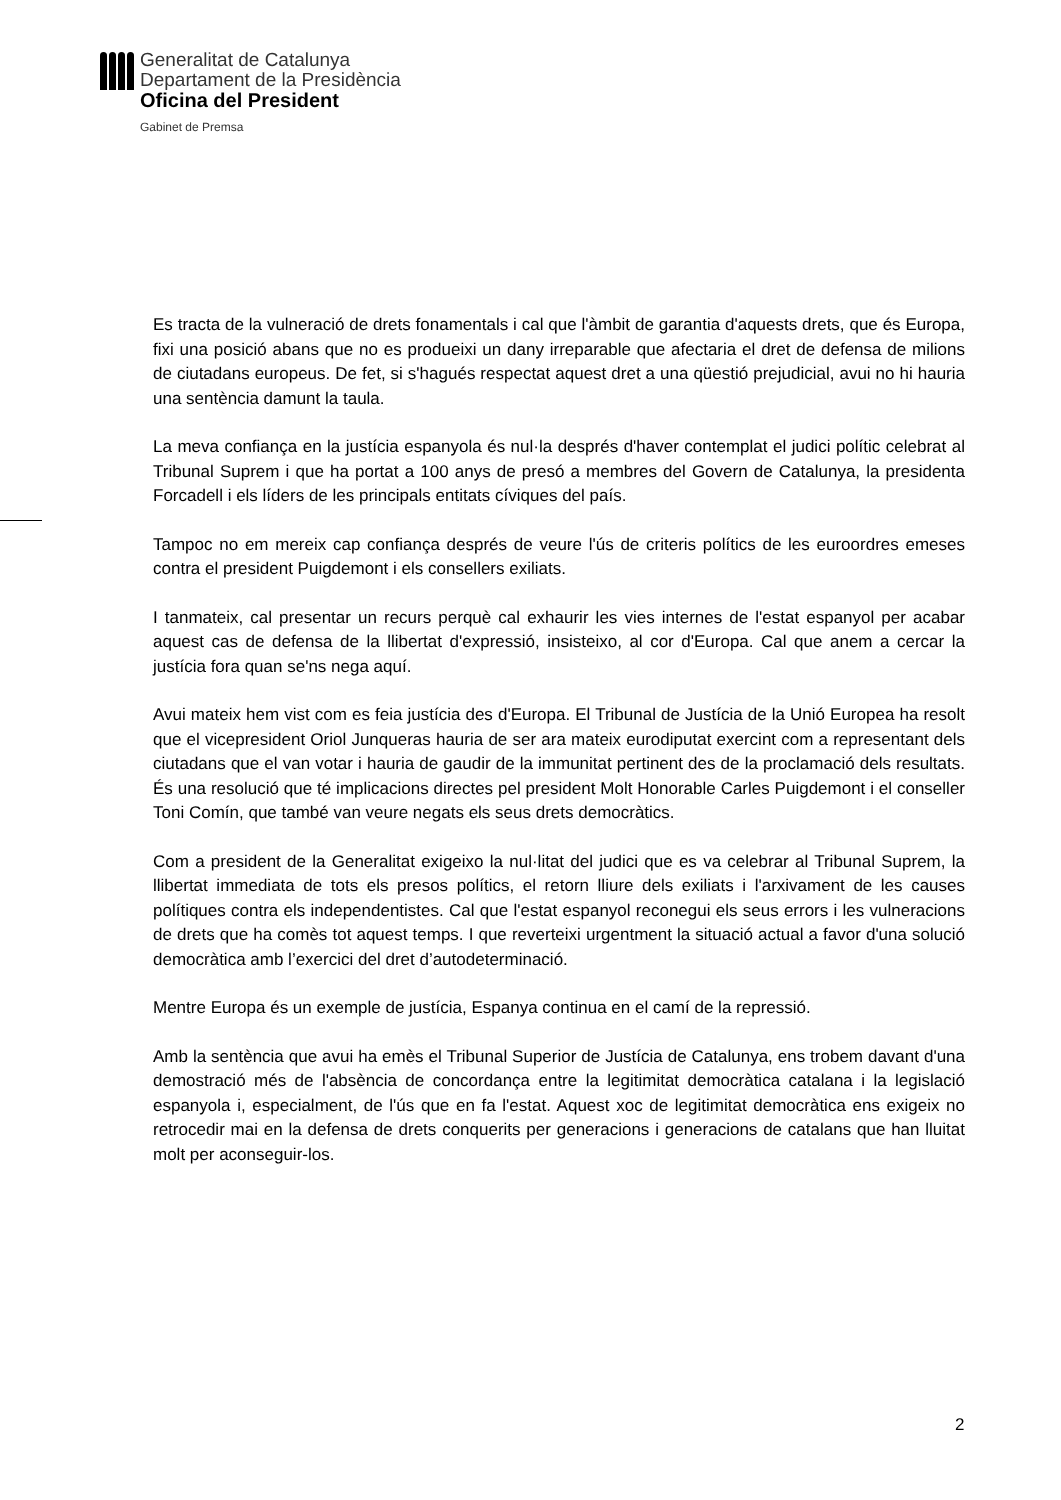Generalitat de Catalunya
Departament de la Presidència
Oficina del President
Gabinet de Premsa
Es tracta de la vulneració de drets fonamentals i cal que l'àmbit de garantia d'aquests drets, que és Europa, fixi una posició abans que no es produeixi un dany irreparable que afectaria el dret de defensa de milions de ciutadans europeus. De fet, si s'hagués respectat aquest dret a una qüestió prejudicial, avui no hi hauria una sentència damunt la taula.
La meva confiança en la justícia espanyola és nul·la després d'haver contemplat el judici polític celebrat al Tribunal Suprem i que ha portat a 100 anys de presó a membres del Govern de Catalunya, la presidenta Forcadell i els líders de les principals entitats cíviques del país.
Tampoc no em mereix cap confiança després de veure l'ús de criteris polítics de les euroordres emeses contra el president Puigdemont i els consellers exiliats.
I tanmateix, cal presentar un recurs perquè cal exhaurir les vies internes de l'estat espanyol per acabar aquest cas de defensa de la llibertat d'expressió, insisteixo, al cor d'Europa. Cal que anem a cercar la justícia fora quan se'ns nega aquí.
Avui mateix hem vist com es feia justícia des d'Europa. El Tribunal de Justícia de la Unió Europea ha resolt que el vicepresident Oriol Junqueras hauria de ser ara mateix eurodiputat exercint com a representant dels ciutadans que el van votar i hauria de gaudir de la immunitat pertinent des de la proclamació dels resultats. És una resolució que té implicacions directes pel president Molt Honorable Carles Puigdemont i el conseller Toni Comín, que també van veure negats els seus drets democràtics.
Com a president de la Generalitat exigeixo la nul·litat del judici que es va celebrar al Tribunal Suprem, la llibertat immediata de tots els presos polítics, el retorn lliure dels exiliats i l'arxivament de les causes polítiques contra els independentistes. Cal que l'estat espanyol reconegui els seus errors i les vulneracions de drets que ha comès tot aquest temps. I que reverteixi urgentment la situació actual a favor d'una solució democràtica amb l’exercici del dret d’autodeterminació.
Mentre Europa és un exemple de justícia, Espanya continua en el camí de la repressió.
Amb la sentència que avui ha emès el Tribunal Superior de Justícia de Catalunya, ens trobem davant d'una demostració més de l'absència de concordança entre la legitimitat democràtica catalana i la legislació espanyola i, especialment, de l'ús que en fa l'estat. Aquest xoc de legitimitat democràtica ens exigeix no retrocedir mai en la defensa de drets conquerits per generacions i generacions de catalans que han lluitat molt per aconseguir-los.
2